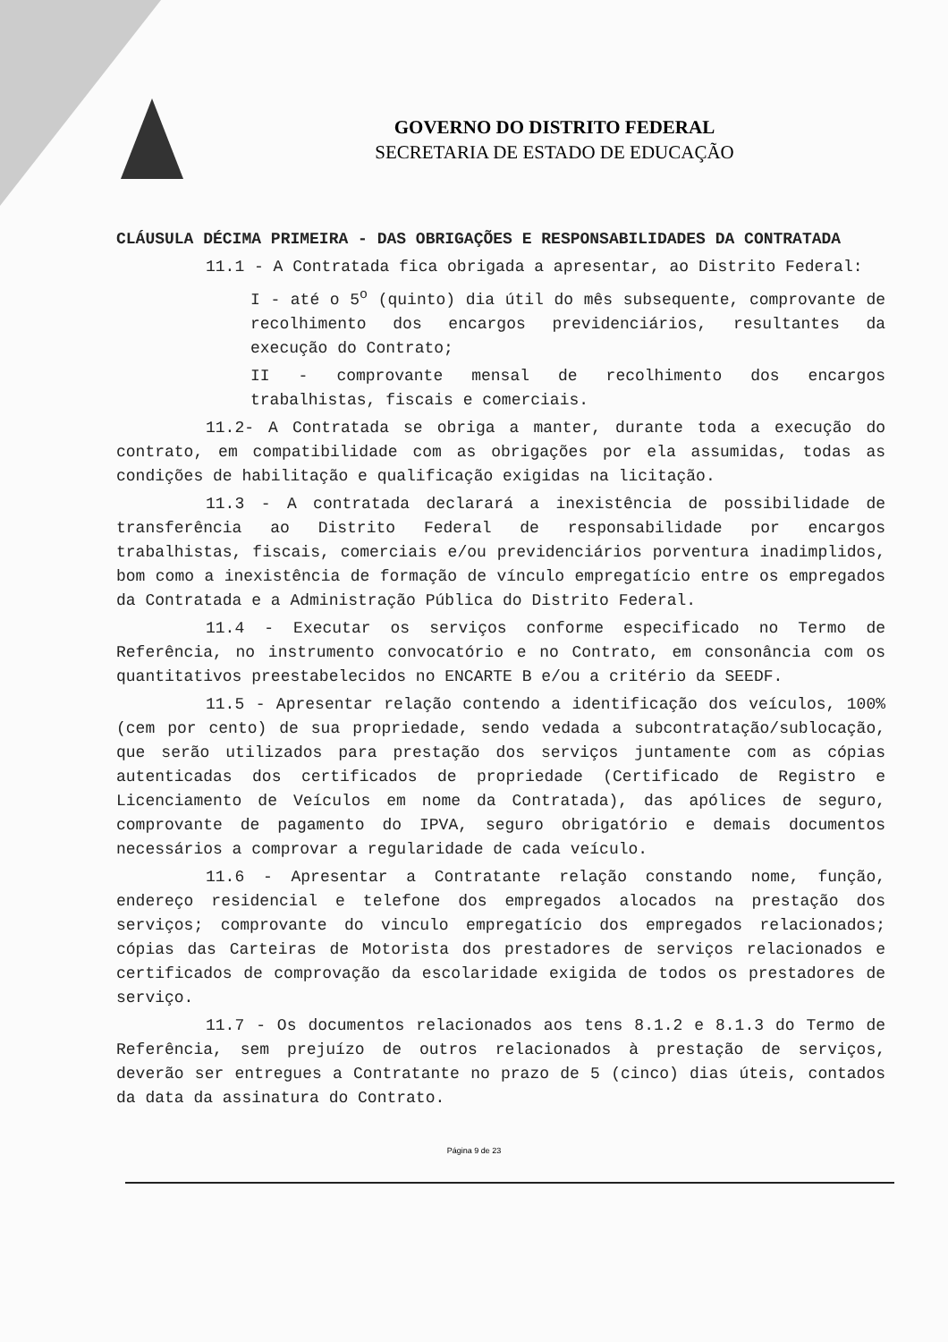GOVERNO DO DISTRITO FEDERAL
SECRETARIA DE ESTADO DE EDUCAÇÃO
CLÁUSULA DÉCIMA PRIMEIRA - DAS OBRIGAÇÕES E RESPONSABILIDADES DA CONTRATADA
11.1 - A Contratada fica obrigada a apresentar, ao Distrito Federal:
I - até o 5<sup>o</sup> (quinto) dia útil do mês subsequente, comprovante de recolhimento dos encargos previdenciários, resultantes da execução do Contrato;
II - comprovante mensal de recolhimento dos encargos trabalhistas, fiscais e comerciais.
11.2- A Contratada se obriga a manter, durante toda a execução do contrato, em compatibilidade com as obrigações por ela assumidas, todas as condições de habilitação e qualificação exigidas na licitação.
11.3 - A contratada declarará a inexistência de possibilidade de transferência ao Distrito Federal de responsabilidade por encargos trabalhistas, fiscais, comerciais e/ou previdenciários porventura inadimplidos, bom como a inexistência de formação de vínculo empregatício entre os empregados da Contratada e a Administração Pública do Distrito Federal.
11.4 - Executar os serviços conforme especificado no Termo de Referência, no instrumento convocatório e no Contrato, em consonância com os quantitativos preestabelecidos no ENCARTE B e/ou a critério da SEEDF.
11.5 - Apresentar relação contendo a identificação dos veículos, 100% (cem por cento) de sua propriedade, sendo vedada a subcontratação/sublocação, que serão utilizados para prestação dos serviços juntamente com as cópias autenticadas dos certificados de propriedade (Certificado de Registro e Licenciamento de Veículos em nome da Contratada), das apólices de seguro, comprovante de pagamento do IPVA, seguro obrigatório e demais documentos necessários a comprovar a regularidade de cada veículo.
11.6 - Apresentar a Contratante relação constando nome, função, endereço residencial e telefone dos empregados alocados na prestação dos serviços; comprovante do vinculo empregatício dos empregados relacionados; cópias das Carteiras de Motorista dos prestadores de serviços relacionados e certificados de comprovação da escolaridade exigida de todos os prestadores de serviço.
11.7 - Os documentos relacionados aos tens 8.1.2 e 8.1.3 do Termo de Referência, sem prejuízo de outros relacionados à prestação de serviços, deverão ser entregues a Contratante no prazo de 5 (cinco) dias úteis, contados da data da assinatura do Contrato.
Página 9 de 23